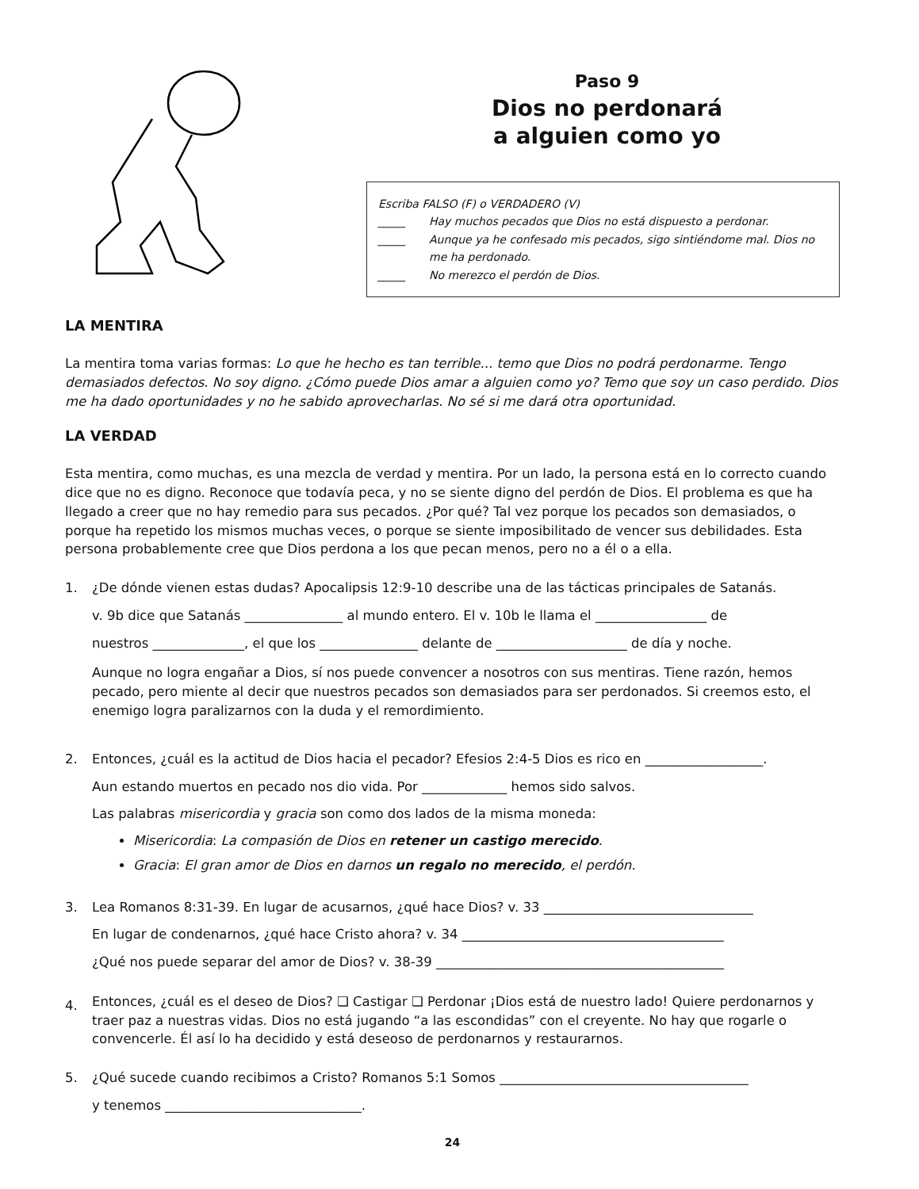Paso 9
Dios no perdonará
a alguien como yo
Escriba FALSO (F) o VERDADERO (V)
_____ Hay muchos pecados que Dios no está dispuesto a perdonar.
_____ Aunque ya he confesado mis pecados, sigo sintiéndome mal. Dios no me ha perdonado.
_____ No merezco el perdón de Dios.
LA MENTIRA
La mentira toma varias formas: Lo que he hecho es tan terrible... temo que Dios no podrá perdonarme. Tengo demasiados defectos. No soy digno. ¿Cómo puede Dios amar a alguien como yo? Temo que soy un caso perdido. Dios me ha dado oportunidades y no he sabido aprovecharlas. No sé si me dará otra oportunidad.
LA VERDAD
Esta mentira, como muchas, es una mezcla de verdad y mentira. Por un lado, la persona está en lo correcto cuando dice que no es digno. Reconoce que todavía peca, y no se siente digno del perdón de Dios. El problema es que ha llegado a creer que no hay remedio para sus pecados. ¿Por qué? Tal vez porque los pecados son demasiados, o porque ha repetido los mismos muchas veces, o porque se siente imposibilitado de vencer sus debilidades. Esta persona probablemente cree que Dios perdona a los que pecan menos, pero no a él o a ella.
1. ¿De dónde vienen estas dudas? Apocalipsis 12:9-10 describe una de las tácticas principales de Satanás.
v. 9b dice que Satanás _______________ al mundo entero. El v. 10b le llama el _________________ de
nuestros ______________, el que los _______________ delante de ____________________ de día y noche.
Aunque no logra engañar a Dios, sí nos puede convencer a nosotros con sus mentiras. Tiene razón, hemos pecado, pero miente al decir que nuestros pecados son demasiados para ser perdonados. Si creemos esto, el enemigo logra paralizarnos con la duda y el remordimiento.
2. Entonces, ¿cuál es la actitud de Dios hacia el pecador? Efesios 2:4-5 Dios es rico en __________________.
Aun estando muertos en pecado nos dio vida. Por _____________ hemos sido salvos.
Las palabras misericordia y gracia son como dos lados de la misma moneda:
Misericordia: La compasión de Dios en retener un castigo merecido.
Gracia: El gran amor de Dios en darnos un regalo no merecido, el perdón.
3. Lea Romanos 8:31-39. En lugar de acusarnos, ¿qué hace Dios? v. 33 ________________________________
En lugar de condenarnos, ¿qué hace Cristo ahora? v. 34 ________________________________________
¿Qué nos puede separar del amor de Dios? v. 38-39 ____________________________________________
4.
Entonces, ¿cuál es el deseo de Dios? ❏ Castigar ❏ Perdonar ¡Dios está de nuestro lado! Quiere perdonarnos y traer paz a nuestras vidas. Dios no está jugando “a las escondidas” con el creyente. No hay que rogarle o convencerle. Él así lo ha decidido y está deseoso de perdonarnos y restaurarnos.
5. ¿Qué sucede cuando recibimos a Cristo? Romanos 5:1 Somos ______________________________________
y tenemos ______________________________.
24